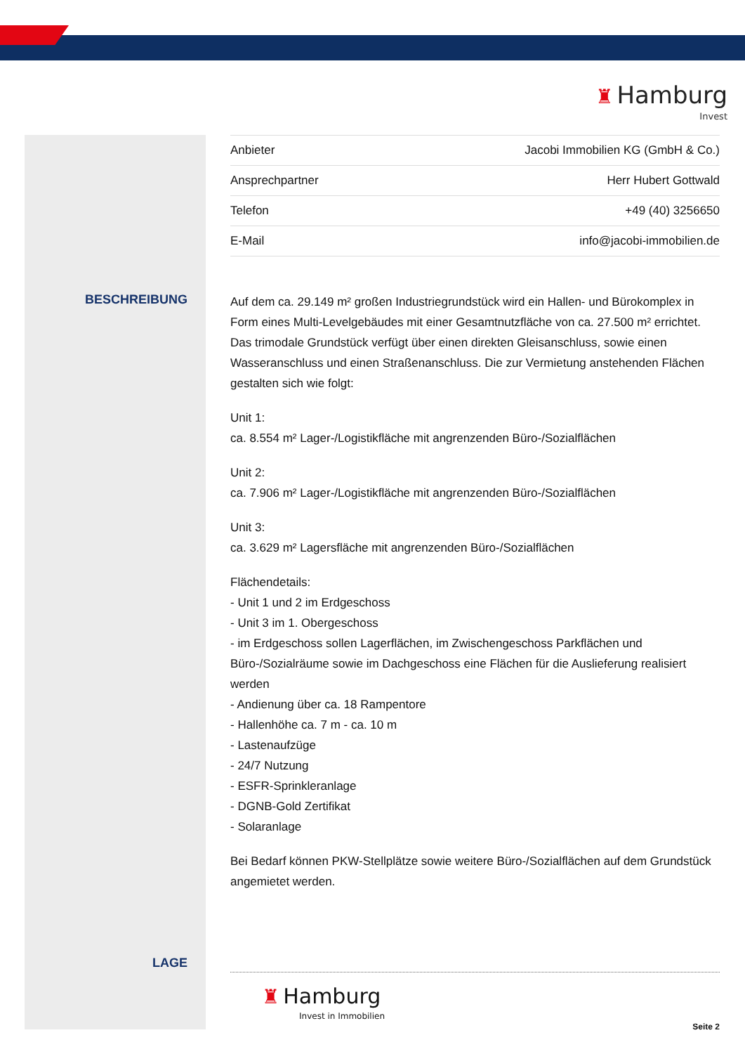♜ Hamburg
Invest
BESCHREIBUNG
LAGE
| Anbieter | Jacobi Immobilien KG (GmbH & Co.) |
| Ansprechpartner | Herr Hubert Gottwald |
| Telefon | +49 (40) 3256650 |
| E-Mail | info@jacobi-immobilien.de |
Auf dem ca. 29.149 m² großen Industriegrundstück wird ein Hallen- und Bürokomplex in Form eines Multi-Levelgebäudes mit einer Gesamtnutzfläche von ca. 27.500 m² errichtet. Das trimodale Grundstück verfügt über einen direkten Gleisanschluss, sowie einen Wasseranschluss und einen Straßenanschluss. Die zur Vermietung anstehenden Flächen gestalten sich wie folgt:
Unit 1:
ca. 8.554 m² Lager-/Logistikfläche mit angrenzenden Büro-/Sozialflächen
Unit 2:
ca. 7.906 m² Lager-/Logistikfläche mit angrenzenden Büro-/Sozialflächen
Unit 3:
ca. 3.629 m² Lagersfläche mit angrenzenden Büro-/Sozialflächen
Flächendetails:
- Unit 1 und 2 im Erdgeschoss
- Unit 3 im 1. Obergeschoss
- im Erdgeschoss sollen Lagerflächen, im Zwischengeschoss Parkflächen und Büro-/Sozialräume sowie im Dachgeschoss eine Flächen für die Auslieferung realisiert werden
- Andienung über ca. 18 Rampentore
- Hallenhöhe ca. 7 m - ca. 10 m
- Lastenaufzüge
- 24/7 Nutzung
- ESFR-Sprinkleranlage
- DGNB-Gold Zertifikat
- Solaranlage
Bei Bedarf können PKW-Stellplätze sowie weitere Büro-/Sozialflächen auf dem Grundstück angemietet werden.
♜ Hamburg
Invest in Immobilien
Seite 2